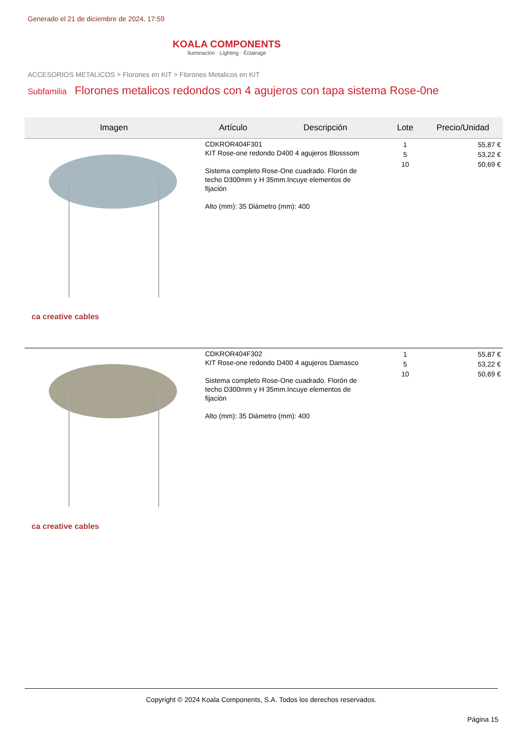Generado el 21 de diciembre de 2024, 17:59
KOALA COMPONENTS
Iluminación · Lighting · Éclairage
ACCESORIOS METALICOS > Florones en KIT > Florones Metalicos en KIT
Subfamilia Florones metalicos redondos con 4 agujeros con tapa sistema Rose-0ne
| Imagen | Artículo | Descripción | Lote | Precio/Unidad |
| --- | --- | --- | --- | --- |
| ca creative cables | CDKROR404F301 KIT Rose-one redondo D400 4 agujeros Blosssom Sistema completo Rose-One cuadrado. Florón de techo D300mm y H 35mm.Incuye elementos de fijación Alto (mm): 35 Diámetro (mm): 400 | | 1 5 10 | 55,87 € 53,22 € 50,69 € |
| ca creative cables | CDKROR404F302 KIT Rose-one redondo D400 4 agujeros Damasco Sistema completo Rose-One cuadrado. Florón de techo D300mm y H 35mm.Incuye elementos de fijación Alto (mm): 35 Diámetro (mm): 400 | | 1 5 10 | 55,87 € 53,22 € 50,69 € |
Copyright © 2024 Koala Components, S.A. Todos los derechos reservados.
Página 15